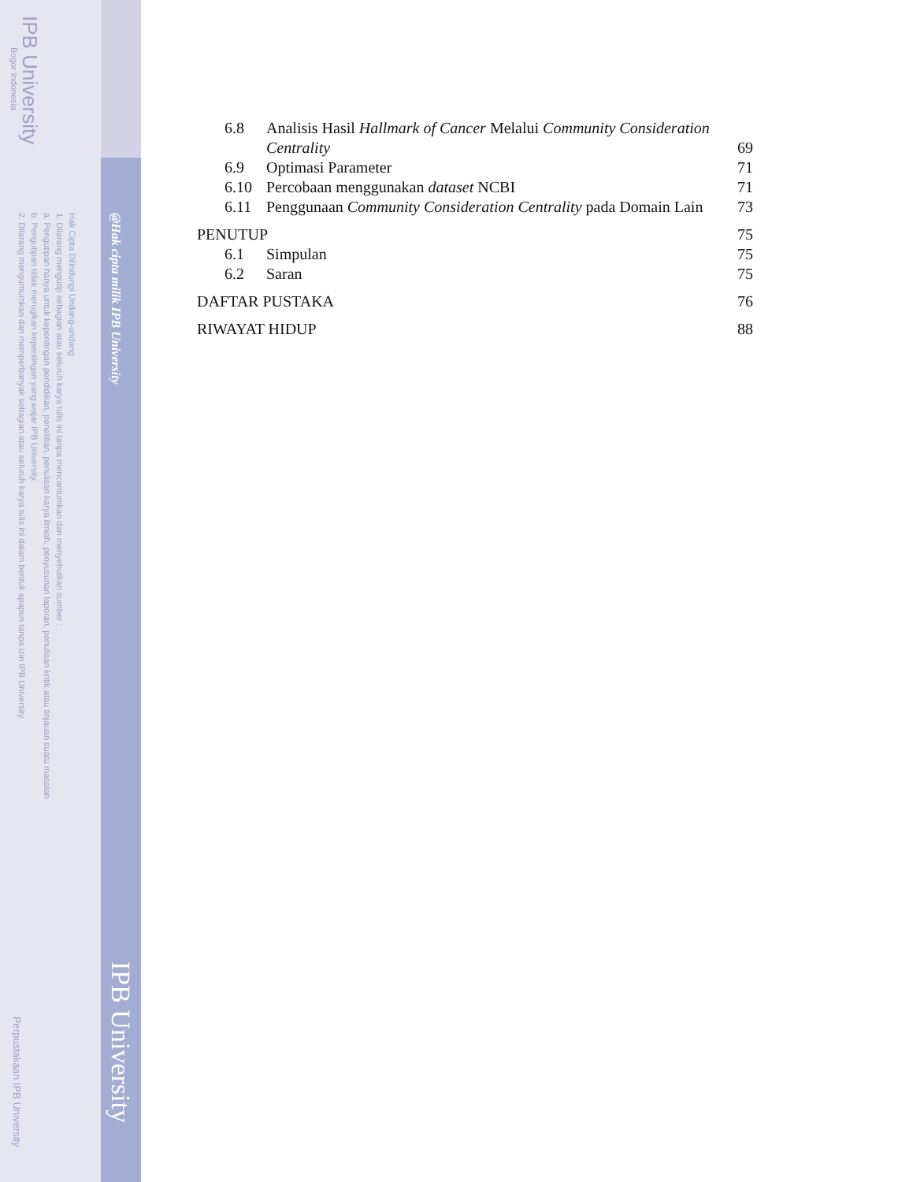IPB University
Bogor Indonesia
Hak Cipta Dilindungi Undang-undang
1. Dilarang mengutip sebagian atau seluruh karya tulis ini tanpa mencantumkan dan menyebutkan sumber :
a. Pengutipan hanya untuk kepentingan pendidikan, penelitian, penulisan karya ilmiah, penyusunan laporan, penulisan kritik atau tinjauan suatu masalah
b. Pengutipan tidak merugikan kepentingan yang wajar IPB University.
2. Dilarang mengumumkan dan memperbanyak sebagian atau seluruh karya tulis ini dalam bentuk apapun tanpa izin IPB University.
@Hak cipta milik IPB University
IPB University
Perpustakaan IPB University
6.8 Analisis Hasil Hallmark of Cancer Melalui Community Consideration Centrality 69
6.9 Optimasi Parameter 71
6.10 Percobaan menggunakan dataset NCBI 71
6.11 Penggunaan Community Consideration Centrality pada Domain Lain 73
PENUTUP 75
6.1 Simpulan 75
6.2 Saran 75
DAFTAR PUSTAKA 76
RIWAYAT HIDUP 88